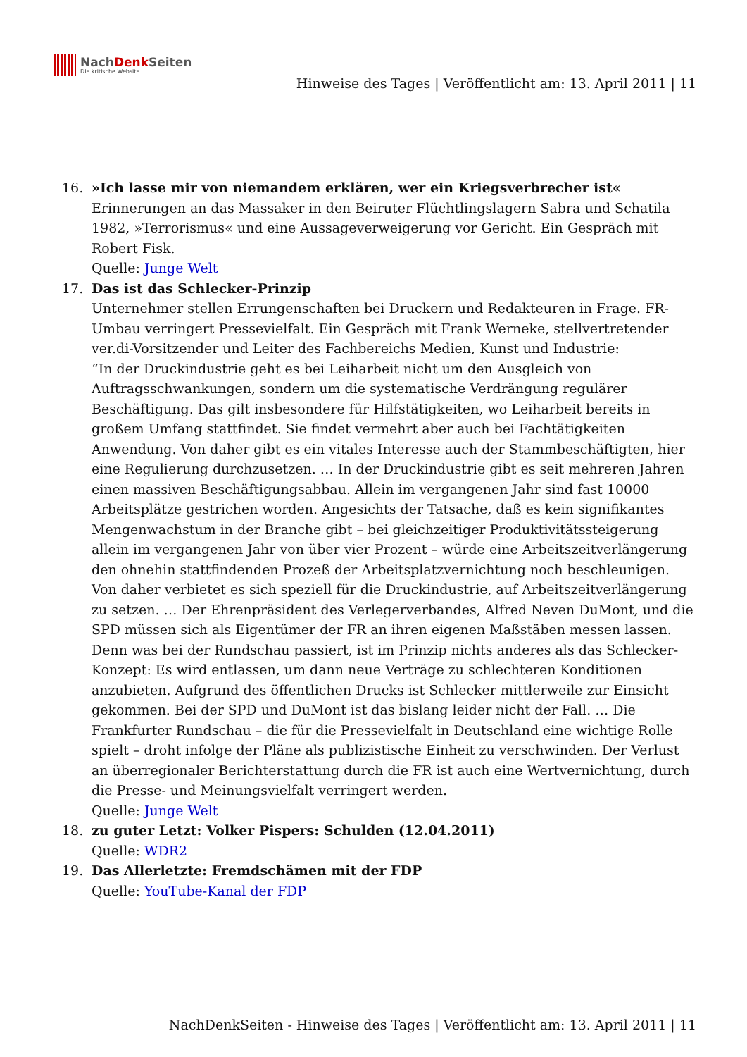NachDenk Seiten
Die kritische Website
Hinweise des Tages | Veröffentlicht am: 13. April 2011 | 11
16. »Ich lasse mir von niemandem erklären, wer ein Kriegsverbrecher ist«
Erinnerungen an das Massaker in den Beiruter Flüchtlingslagern Sabra und Schatila 1982, »Terrorismus« und eine Aussageverweigerung vor Gericht. Ein Gespräch mit Robert Fisk.
Quelle: Junge Welt
17. Das ist das Schlecker-Prinzip
Unternehmer stellen Errungenschaften bei Druckern und Redakteuren in Frage. FR-Umbau verringert Pressevielfalt. Ein Gespräch mit Frank Werneke, stellvertretender ver.di-Vorsitzender und Leiter des Fachbereichs Medien, Kunst und Industrie:
“In der Druckindustrie geht es bei Leiharbeit nicht um den Ausgleich von Auftragsschwankungen, sondern um die systematische Verdrängung regulärer Beschäftigung. Das gilt insbesondere für Hilfstätigkeiten, wo Leiharbeit bereits in großem Umfang stattfindet. Sie findet vermehrt aber auch bei Fachtätigkeiten Anwendung. Von daher gibt es ein vitales Interesse auch der Stammbeschäftigten, hier eine Regulierung durchzusetzen. … In der Druckindustrie gibt es seit mehreren Jahren einen massiven Beschäftigungsabbau. Allein im vergangenen Jahr sind fast 10000 Arbeitsplätze gestrichen worden. Angesichts der Tatsache, daß es kein signifikantes Mengenwachstum in der Branche gibt – bei gleichzeitiger Produktivitätssteigerung allein im vergangenen Jahr von über vier Prozent – würde eine Arbeitszeitverlängerung den ohnehin stattfindenden Prozeß der Arbeitsplatzvernichtung noch beschleunigen. Von daher verbietet es sich speziell für die Druckindustrie, auf Arbeitszeitverlängerung zu setzen. … Der Ehrenpräsident des Verlegerverbandes, Alfred Neven DuMont, und die SPD müssen sich als Eigentümer der FR an ihren eigenen Maßstäben messen lassen. Denn was bei der Rundschau passiert, ist im Prinzip nichts anderes als das Schlecker-Konzept: Es wird entlassen, um dann neue Verträge zu schlechteren Konditionen anzubieten. Aufgrund des öffentlichen Drucks ist Schlecker mittlerweile zur Einsicht gekommen. Bei der SPD und DuMont ist das bislang leider nicht der Fall. … Die Frankfurter Rundschau – die für die Pressevielfalt in Deutschland eine wichtige Rolle spielt – droht infolge der Pläne als publizistische Einheit zu verschwinden. Der Verlust an überregionaler Berichterstattung durch die FR ist auch eine Wertvernichtung, durch die Presse- und Meinungsvielfalt verringert werden.
Quelle: Junge Welt
18. zu guter Letzt: Volker Pispers: Schulden (12.04.2011)
Quelle: WDR2
19. Das Allerletzte: Fremdschämen mit der FDP
Quelle: YouTube-Kanal der FDP
NachDenkSeiten - Hinweise des Tages | Veröffentlicht am: 13. April 2011 | 11